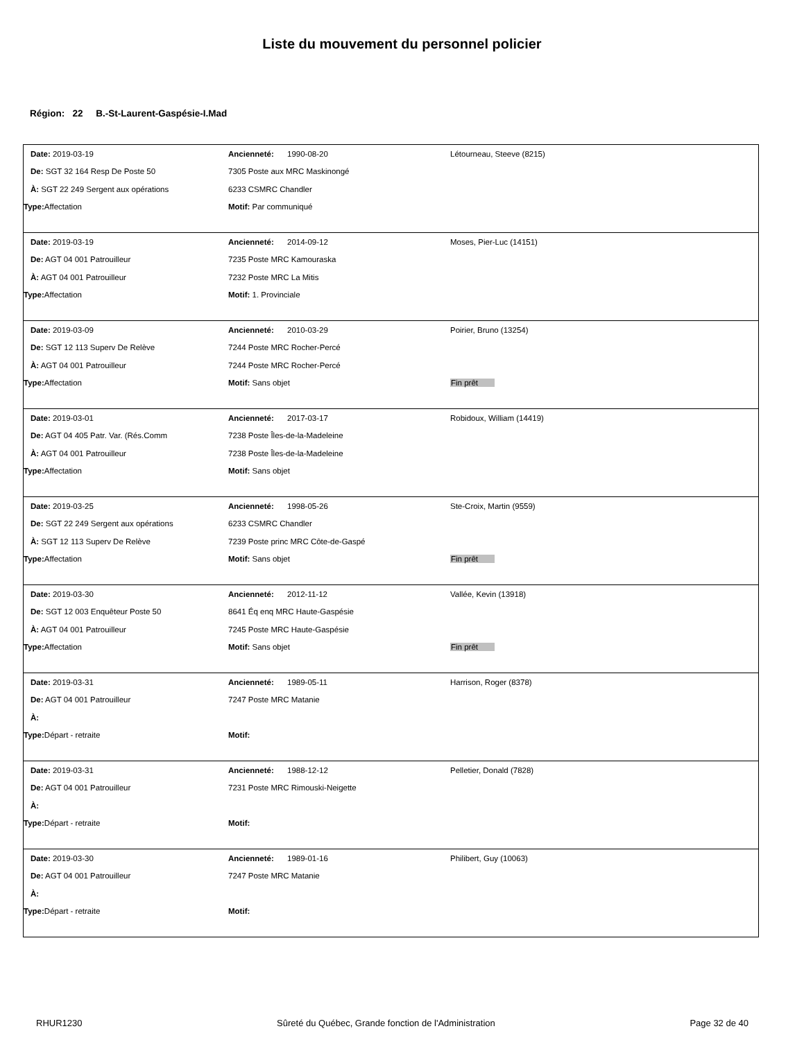Liste du mouvement du personnel policier
Région: 22 B.-St-Laurent-Gaspésie-I.Mad
| Date: 2019-03-19 | Ancienneté: 1990-08-20 | Létourneau, Steeve (8215) |
| De: SGT 32 164 Resp De Poste 50 | 7305 Poste aux MRC Maskinongé | |
| À: SGT 22 249 Sergent aux opérations | 6233 CSMRC Chandler | |
| Type: Affectation | Motif: Par communiqué | |
| Date: 2019-03-19 | Ancienneté: 2014-09-12 | Moses, Pier-Luc (14151) |
| De: AGT 04 001 Patrouilleur | 7235 Poste MRC Kamouraska | |
| À: AGT 04 001 Patrouilleur | 7232 Poste MRC La Mitis | |
| Type: Affectation | Motif: 1. Provinciale | |
| Date: 2019-03-09 | Ancienneté: 2010-03-29 | Poirier, Bruno (13254) |
| De: SGT 12 113 Superv De Relève | 7244 Poste MRC Rocher-Percé | |
| À: AGT 04 001 Patrouilleur | 7244 Poste MRC Rocher-Percé | |
| Type: Affectation | Motif: Sans objet | Fin prêt |
| Date: 2019-03-01 | Ancienneté: 2017-03-17 | Robidoux, William (14419) |
| De: AGT 04 405 Patr. Var. (Rés.Comm | 7238 Poste Îles-de-la-Madeleine | |
| À: AGT 04 001 Patrouilleur | 7238 Poste Îles-de-la-Madeleine | |
| Type: Affectation | Motif: Sans objet | |
| Date: 2019-03-25 | Ancienneté: 1998-05-26 | Ste-Croix, Martin (9559) |
| De: SGT 22 249 Sergent aux opérations | 6233 CSMRC Chandler | |
| À: SGT 12 113 Superv De Relève | 7239 Poste princ MRC Côte-de-Gaspé | |
| Type: Affectation | Motif: Sans objet | Fin prêt |
| Date: 2019-03-30 | Ancienneté: 2012-11-12 | Vallée, Kevin (13918) |
| De: SGT 12 003 Enquêteur Poste 50 | 8641 Éq enq MRC Haute-Gaspésie | |
| À: AGT 04 001 Patrouilleur | 7245 Poste MRC Haute-Gaspésie | |
| Type: Affectation | Motif: Sans objet | Fin prêt |
| Date: 2019-03-31 | Ancienneté: 1989-05-11 | Harrison, Roger (8378) |
| De: AGT 04 001 Patrouilleur | 7247 Poste MRC Matanie | |
| À: | | |
| Type: Départ - retraite | Motif: | |
| Date: 2019-03-31 | Ancienneté: 1988-12-12 | Pelletier, Donald (7828) |
| De: AGT 04 001 Patrouilleur | 7231 Poste MRC Rimouski-Neigette | |
| À: | | |
| Type: Départ - retraite | Motif: | |
| Date: 2019-03-30 | Ancienneté: 1989-01-16 | Philibert, Guy (10063) |
| De: AGT 04 001 Patrouilleur | 7247 Poste MRC Matanie | |
| À: | | |
| Type: Départ - retraite | Motif: | |
RHUR1230 Sûreté du Québec, Grande fonction de l'Administration Page 32 de 40